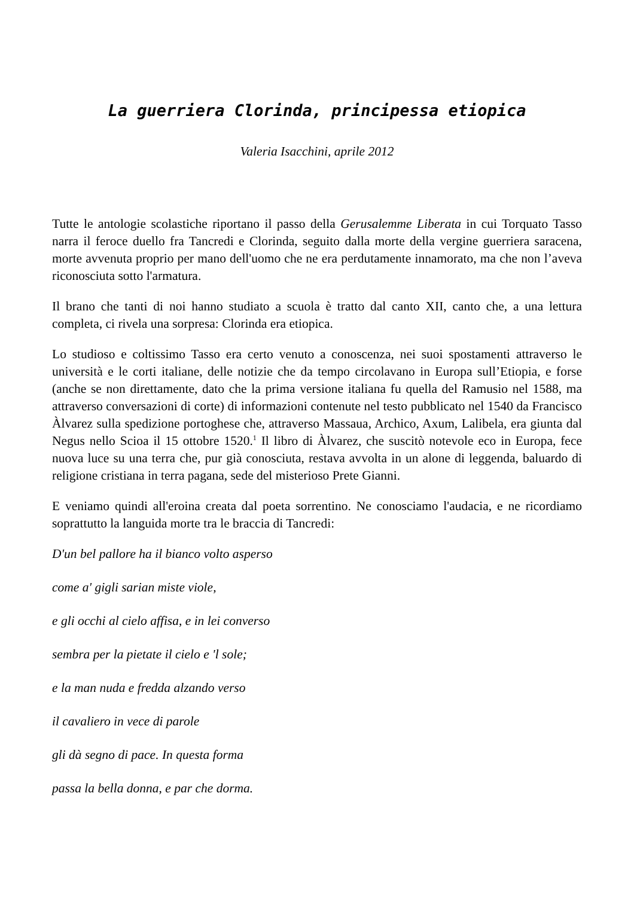La guerriera Clorinda, principessa etiopica
Valeria Isacchini, aprile 2012
Tutte le antologie scolastiche riportano il passo della Gerusalemme Liberata in cui Torquato Tasso narra il feroce duello fra Tancredi e Clorinda, seguito dalla morte della vergine guerriera saracena, morte avvenuta proprio per mano dell'uomo che ne era perdutamente innamorato, ma che non l’aveva riconosciuta sotto l'armatura.
Il brano che tanti di noi hanno studiato a scuola è tratto dal canto XII, canto che, a una lettura completa, ci rivela una sorpresa: Clorinda era etiopica.
Lo studioso e coltissimo Tasso era certo venuto a conoscenza, nei suoi spostamenti attraverso le università e le corti italiane, delle notizie che da tempo circolavano in Europa sull’Etiopia, e forse (anche se non direttamente, dato che la prima versione italiana fu quella del Ramusio nel 1588, ma attraverso conversazioni di corte) di informazioni contenute nel testo pubblicato nel 1540 da Francisco Àlvarez sulla spedizione portoghese che, attraverso Massaua, Archico, Axum, Lalibela, era giunta dal Negus nello Scioa il 15 ottobre 1520.<sup>1</sup> Il libro di Àlvarez, che suscitò notevole eco in Europa, fece nuova luce su una terra che, pur già conosciuta, restava avvolta in un alone di leggenda, baluardo di religione cristiana in terra pagana, sede del misterioso Prete Gianni.
E veniamo quindi all'eroina creata dal poeta sorrentino. Ne conosciamo l'audacia, e ne ricordiamo soprattutto la languida morte tra le braccia di Tancredi:
D'un bel pallore ha il bianco volto asperso
come a' gigli sarian miste viole,
e gli occhi al cielo affisa, e in lei converso
sembra per la pietate il cielo e 'l sole;
e la man nuda e fredda alzando verso
il cavaliero in vece di parole
gli dà segno di pace. In questa forma
passa la bella donna, e par che dorma.